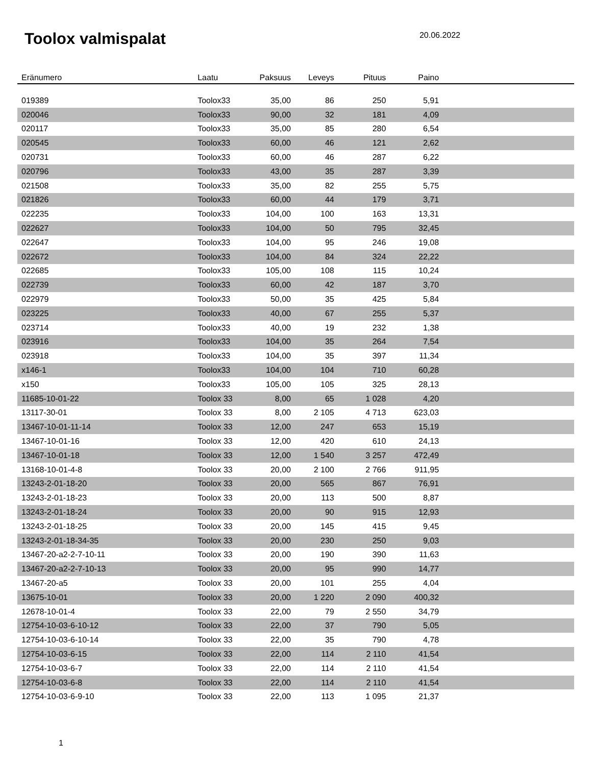Toolox valmispalat
20.06.2022
| Eränumero | Laatu | Paksuus | Leveys | Pituus | Paino | |
| --- | --- | --- | --- | --- | --- | --- |
| 019389 | Toolox33 | 35,00 | 86 | 250 | 5,91 | |
| 020046 | Toolox33 | 90,00 | 32 | 181 | 4,09 | |
| 020117 | Toolox33 | 35,00 | 85 | 280 | 6,54 | |
| 020545 | Toolox33 | 60,00 | 46 | 121 | 2,62 | |
| 020731 | Toolox33 | 60,00 | 46 | 287 | 6,22 | |
| 020796 | Toolox33 | 43,00 | 35 | 287 | 3,39 | |
| 021508 | Toolox33 | 35,00 | 82 | 255 | 5,75 | |
| 021826 | Toolox33 | 60,00 | 44 | 179 | 3,71 | |
| 022235 | Toolox33 | 104,00 | 100 | 163 | 13,31 | |
| 022627 | Toolox33 | 104,00 | 50 | 795 | 32,45 | |
| 022647 | Toolox33 | 104,00 | 95 | 246 | 19,08 | |
| 022672 | Toolox33 | 104,00 | 84 | 324 | 22,22 | |
| 022685 | Toolox33 | 105,00 | 108 | 115 | 10,24 | |
| 022739 | Toolox33 | 60,00 | 42 | 187 | 3,70 | |
| 022979 | Toolox33 | 50,00 | 35 | 425 | 5,84 | |
| 023225 | Toolox33 | 40,00 | 67 | 255 | 5,37 | |
| 023714 | Toolox33 | 40,00 | 19 | 232 | 1,38 | |
| 023916 | Toolox33 | 104,00 | 35 | 264 | 7,54 | |
| 023918 | Toolox33 | 104,00 | 35 | 397 | 11,34 | |
| x146-1 | Toolox33 | 104,00 | 104 | 710 | 60,28 | |
| x150 | Toolox33 | 105,00 | 105 | 325 | 28,13 | |
| 11685-10-01-22 | Toolox 33 | 8,00 | 65 | 1 028 | 4,20 | |
| 13117-30-01 | Toolox 33 | 8,00 | 2 105 | 4 713 | 623,03 | |
| 13467-10-01-11-14 | Toolox 33 | 12,00 | 247 | 653 | 15,19 | |
| 13467-10-01-16 | Toolox 33 | 12,00 | 420 | 610 | 24,13 | |
| 13467-10-01-18 | Toolox 33 | 12,00 | 1 540 | 3 257 | 472,49 | |
| 13168-10-01-4-8 | Toolox 33 | 20,00 | 2 100 | 2 766 | 911,95 | |
| 13243-2-01-18-20 | Toolox 33 | 20,00 | 565 | 867 | 76,91 | |
| 13243-2-01-18-23 | Toolox 33 | 20,00 | 113 | 500 | 8,87 | |
| 13243-2-01-18-24 | Toolox 33 | 20,00 | 90 | 915 | 12,93 | |
| 13243-2-01-18-25 | Toolox 33 | 20,00 | 145 | 415 | 9,45 | |
| 13243-2-01-18-34-35 | Toolox 33 | 20,00 | 230 | 250 | 9,03 | |
| 13467-20-a2-2-7-10-11 | Toolox 33 | 20,00 | 190 | 390 | 11,63 | |
| 13467-20-a2-2-7-10-13 | Toolox 33 | 20,00 | 95 | 990 | 14,77 | |
| 13467-20-a5 | Toolox 33 | 20,00 | 101 | 255 | 4,04 | |
| 13675-10-01 | Toolox 33 | 20,00 | 1 220 | 2 090 | 400,32 | |
| 12678-10-01-4 | Toolox 33 | 22,00 | 79 | 2 550 | 34,79 | |
| 12754-10-03-6-10-12 | Toolox 33 | 22,00 | 37 | 790 | 5,05 | |
| 12754-10-03-6-10-14 | Toolox 33 | 22,00 | 35 | 790 | 4,78 | |
| 12754-10-03-6-15 | Toolox 33 | 22,00 | 114 | 2 110 | 41,54 | |
| 12754-10-03-6-7 | Toolox 33 | 22,00 | 114 | 2 110 | 41,54 | |
| 12754-10-03-6-8 | Toolox 33 | 22,00 | 114 | 2 110 | 41,54 | |
| 12754-10-03-6-9-10 | Toolox 33 | 22,00 | 113 | 1 095 | 21,37 | |
1